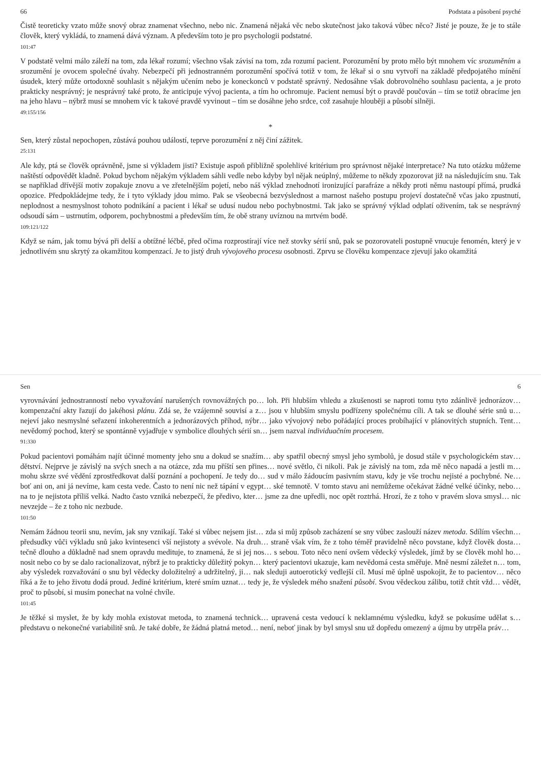66 Podstata a působení psyché
Čistě teoreticky vzato může snový obraz znamenat všechno, nebo nic. Znamená nějaká věc nebo skutečnost jako taková vůbec něco? Jisté je pouze, že je to stále člověk, který vykládá, to znamená dává význam. A především toto je pro psychologii podstatné.
101:47
V podstatě velmi málo záleží na tom, zda lékař rozumí; všechno však závisí na tom, zda rozumí pacient. Porozumění by proto mělo být mnohem víc srozuměním a srozumění je ovocem společné úvahy. Nebezpečí při jednostranném porozumění spočívá totiž v tom, že lékař si o snu vytvoří na základě předpojatého mínění úsudek, který může ortodoxně souhlasit s nějakým učením nebo je koneckonců v podstatě správný. Nedosáhne však dobrovolného souhlasu pacienta, a je proto prakticky nesprávný; je nesprávný také proto, že anticipuje vývoj pacienta, a tím ho ochromuje. Pacient nemusí být o pravdě poučován – tím se totiž obracíme jen na jeho hlavu – nýbrž musí se mnohem víc k takové pravdě vyvinout – tím se dosáhne jeho srdce, což zasahuje hlouběji a působí silněji.
49:155/156
*
Sen, který zůstal nepochopen, zůstává pouhou událostí, teprve porozumění z něj činí zážitek.
25:131
Ale kdy, ptá se člověk oprávněně, jsme si výkladem jisti? Existuje aspoň přibližně spolehlivé kritérium pro správnost nějaké interpretace? Na tuto otázku můžeme naštěstí odpovědět kladně. Pokud bychom nějakým výkladem sáhli vedle nebo kdyby byl nějak neúplný, můžeme to někdy zpozorovat již na následujícím snu. Tak se například dřívější motiv zopakuje znovu a ve zřetelnějším pojetí, nebo náš výklad znehodnotí ironizující parafráze a někdy proti němu nastoupí přímá, prudká opozice. Předpokládejme tedy, že i tyto výklady jdou mimo. Pak se všeobecná bezvýslednost a marnost našeho postupu projeví dostatečně včas jako zpustnutí, neplodnost a nesmyslnost tohoto podnikání a pacient i lékař se udusí nudou nebo pochybnostmi. Tak jako se správný výklad odplatí oživením, tak se nesprávný odsoudí sám – ustrnutím, odporem, pochybnostmi a především tím, že obě strany uvíznou na mrtvém bodě.
109:121/122
Když se nám, jak tomu bývá při delší a obtížné léčbě, před očima rozprostírají více než stovky sérií snů, pak se pozorovateli postupně vnucuje fenomén, který je v jednotlivém snu skrytý za okamžitou kompenzací. Je to jistý druh vývojového procesu osobnosti. Zprvu se člověku kompenzace zjevují jako okamžitá
Sen 6
vyrovnávání jednostranností nebo vyvažování narušených rovnovážných po… loh. Při hlubším vhledu a zkušenosti se naproti tomu tyto zdánlivě jednorázov… kompenzační akty řazují do jakéhosi plánu. Zdá se, že vzájemně souvisí a z… jsou v hlubším smyslu podřízeny společnému cíli. A tak se dlouhé série snů u… nejeví jako nesmyslné seřazení inkoherentních a jednorázových příhod, nýbr… jako vývojový nebo pořádající proces probíhající v plánovitých stupních. Tent… nevědomý pochod, který se spontánně vyjadřuje v symbolice dlouhých sérií sn… jsem nazval individuačním procesem.
91:330
Pokud pacientovi pomáhám najít účinné momenty jeho snu a dokud se snažím… aby spatřil obecný smysl jeho symbolů, je dosud stále v psychologickém stav… dětství. Nejprve je závislý na svých snech a na otázce, zda mu příští sen přines… nové světlo, či nikoli. Pak je závislý na tom, zda mě něco napadá a jestli m… mohu skrze své vědění zprostředkovat další poznání a pochopení. Je tedy do… sud v málo žádoucím pasivním stavu, kdy je vše trochu nejisté a pochybné. Ne… boť ani on, ani já nevíme, kam cesta vede. Často to není nic než tápání v egypt… ské temnotě. V tomto stavu ani nemůžeme očekávat žádné velké účinky, nebo… na to je nejistota příliš velká. Nadto často vzniká nebezpečí, že předivo, kter… jsme za dne upředli, noc opět roztrhá. Hrozí, že z toho v pravém slova smysl… nic nevzejde – že z toho nic nezbude.
101:50
Nemám žádnou teorii snu, nevím, jak sny vznikají. Také si vůbec nejsem jist… zda si můj způsob zacházení se sny vůbec zaslouží název metoda. Sdílím všechn… předsudky vůči výkladu snů jako kvintesenci vší nejistoty a svévole. Na druh… straně však vím, že z toho téměř pravidelně něco povstane, když člověk dosta… tečně dlouho a důkladně nad snem opravdu medituje, to znamená, že si jej nos… s sebou. Toto něco není ovšem vědecký výsledek, jímž by se člověk mohl ho… nosit nebo co by se dalo racionalizovat, nýbrž je to prakticky důležitý pokyn… který pacientovi ukazuje, kam nevědomá cesta směřuje. Mně nesmí záležet n… tom, aby výsledek rozvažování o snu byl vědecky doložitelný a udržitelný, ji… nak sleduji autoerotický vedlejší cíl. Musí mě úplně uspokojit, že to pacientov… něco říká a že to jeho životu dodá proud. Jediné kritérium, které smím uznat… tedy je, že výsledek mého snažení působí. Svou vědeckou zálibu, totiž chtít vžd… vědět, proč to působí, si musím ponechat na volné chvíle.
101:45
Je těžké si myslet, že by kdy mohla existovat metoda, to znamená technick… upravená cesta vedoucí k neklamnému výsledku, když se pokusíme udělat s… představu o nekonečné variabilitě snů. Je také dobře, že žádná platná metod… není, neboť jinak by byl smysl snu už dopředu omezený a újmu by utrpěla práv…